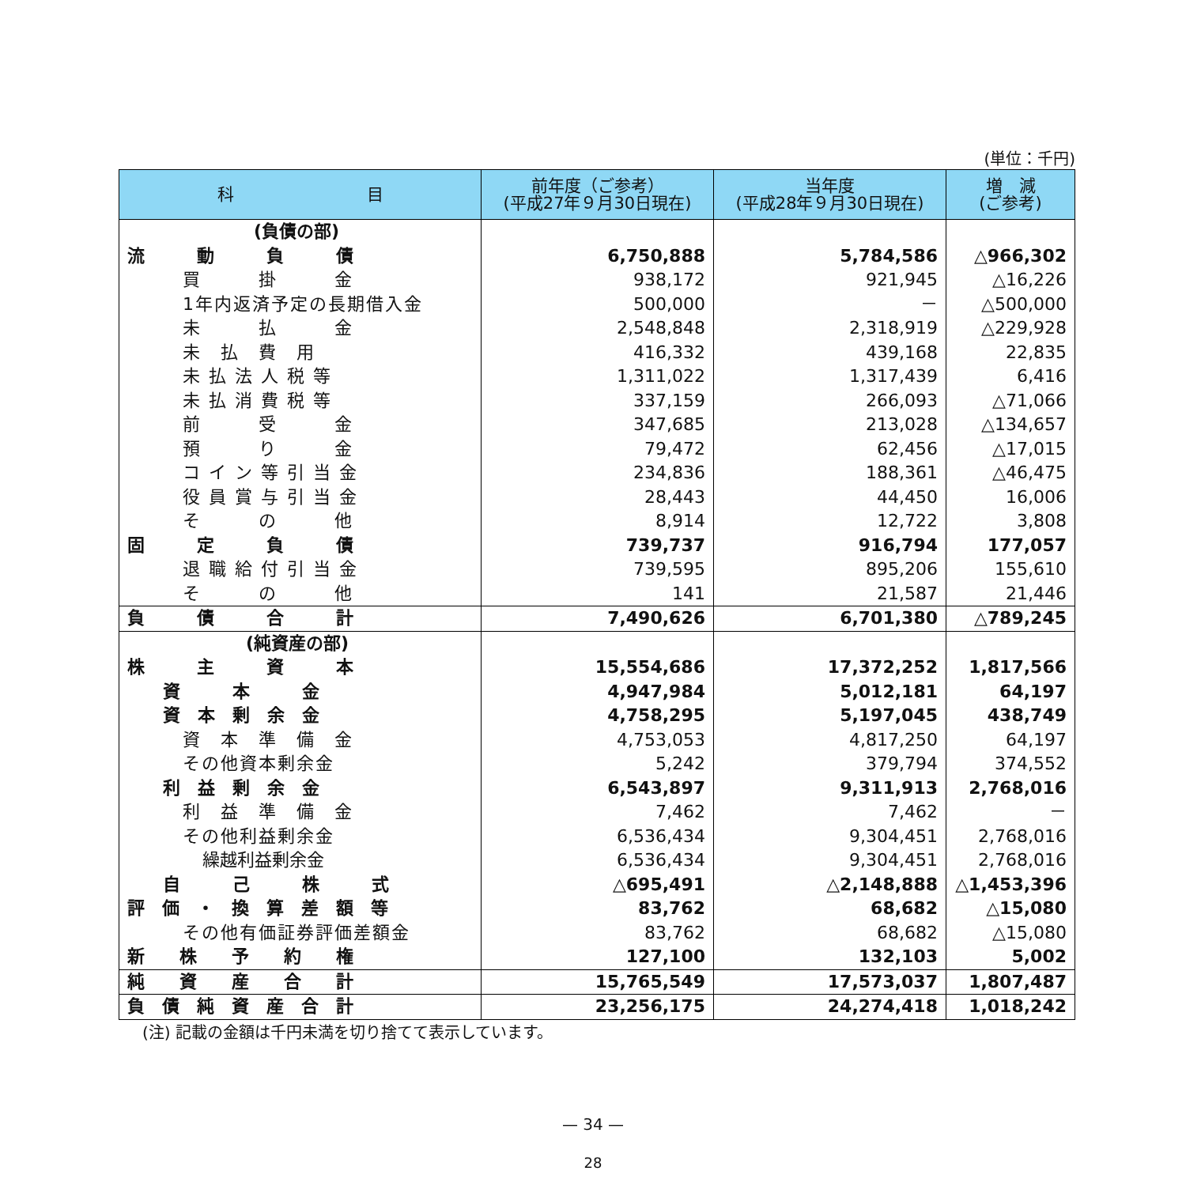(単位：千円)
| 科 目 | 前年度（ご参考） (平成27年９月30日現在) | 当年度 (平成28年９月30日現在) | 増 減 (ご参考) |
| --- | --- | --- | --- |
| (負債の部) | | | |
| 流 動 負 債 | 6,750,888 | 5,784,586 | △966,302 |
| 買 掛 金 | 938,172 | 921,945 | △16,226 |
| 1年内返済予定の長期借入金 | 500,000 | － | △500,000 |
| 未 払 金 | 2,548,848 | 2,318,919 | △229,928 |
| 未 払 費 用 | 416,332 | 439,168 | 22,835 |
| 未 払 法 人 税 等 | 1,311,022 | 1,317,439 | 6,416 |
| 未 払 消 費 税 等 | 337,159 | 266,093 | △71,066 |
| 前 受 金 | 347,685 | 213,028 | △134,657 |
| 預 り 金 | 79,472 | 62,456 | △17,015 |
| コ イ ン 等 引 当 金 | 234,836 | 188,361 | △46,475 |
| 役 員 賞 与 引 当 金 | 28,443 | 44,450 | 16,006 |
| そ の 他 | 8,914 | 12,722 | 3,808 |
| 固 定 負 債 | 739,737 | 916,794 | 177,057 |
| 退 職 給 付 引 当 金 | 739,595 | 895,206 | 155,610 |
| そ の 他 | 141 | 21,587 | 21,446 |
| 負 債 合 計 | 7,490,626 | 6,701,380 | △789,245 |
| (純資産の部) | | | |
| 株 主 資 本 | 15,554,686 | 17,372,252 | 1,817,566 |
| 資 本 金 | 4,947,984 | 5,012,181 | 64,197 |
| 資 本 剰 余 金 | 4,758,295 | 5,197,045 | 438,749 |
| 資 本 準 備 金 | 4,753,053 | 4,817,250 | 64,197 |
| その他資本剰余金 | 5,242 | 379,794 | 374,552 |
| 利 益 剰 余 金 | 6,543,897 | 9,311,913 | 2,768,016 |
| 利 益 準 備 金 | 7,462 | 7,462 | － |
| その他利益剰余金 | 6,536,434 | 9,304,451 | 2,768,016 |
| 繰越利益剰余金 | 6,536,434 | 9,304,451 | 2,768,016 |
| 自 己 株 式 | △695,491 | △2,148,888 | △1,453,396 |
| 評 価 ・ 換 算 差 額 等 | 83,762 | 68,682 | △15,080 |
| その他有価証券評価差額金 | 83,762 | 68,682 | △15,080 |
| 新 株 予 約 権 | 127,100 | 132,103 | 5,002 |
| 純 資 産 合 計 | 15,765,549 | 17,573,037 | 1,807,487 |
| 負 債 純 資 産 合 計 | 23,256,175 | 24,274,418 | 1,018,242 |
(注) 記載の金額は千円未満を切り捨てて表示しています。
— 34 —
28